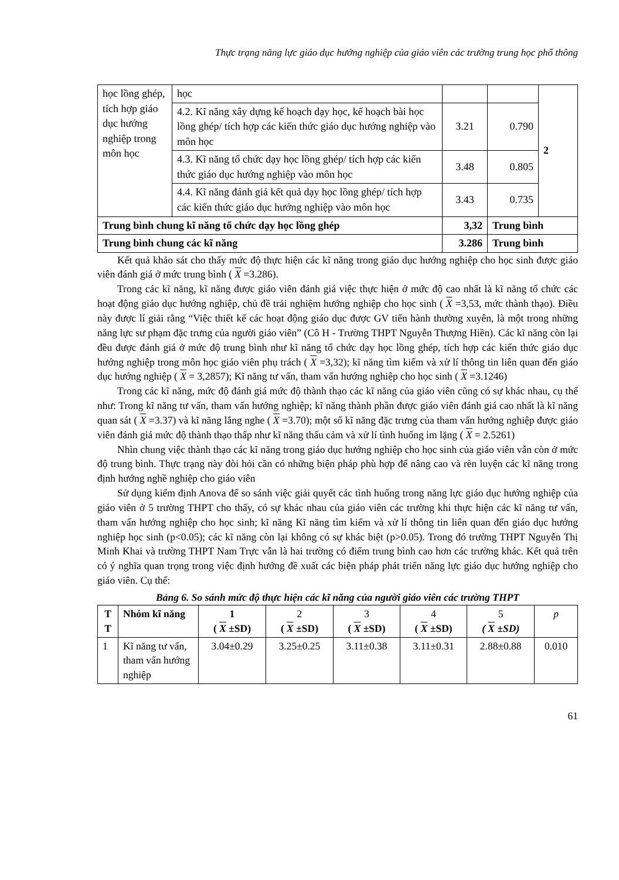Thực trạng năng lực giáo dục hướng nghiệp của giáo viên các trường trung học phổ thông
| học lồng ghép, tích hợp giáo dục hướng nghiệp trong môn học | học | | | 2 |
| | 4.2. Kĩ năng xây dựng kế hoạch dạy học, kế hoạch bài học lồng ghép/ tích hợp các kiến thức giáo dục hướng nghiệp vào môn học | 3.21 | 0.790 | |
| | 4.3. Kĩ năng tổ chức dạy học lồng ghép/ tích hợp các kiến thức giáo dục hướng nghiệp vào môn học | 3.48 | 0.805 | |
| | 4.4. Kĩ năng đánh giá kết quả dạy học lồng ghép/ tích hợp các kiến thức giáo dục hướng nghiệp vào môn học | 3.43 | 0.735 | |
| Trung bình chung kĩ năng tổ chức dạy học lồng ghép | | 3,32 | Trung bình | |
| Trung bình chung các kĩ năng | | 3.286 | Trung bình | |
Kết quả khảo sát cho thấy mức độ thực hiện các kĩ năng trong giáo dục hướng nghiệp cho học sinh được giáo viên đánh giá ở mức trung bình ( X =3.286).
Trong các kĩ năng, kĩ năng được giáo viên đánh giá việc thực hiện ở mức độ cao nhất là kĩ năng tổ chức các hoạt động giáo dục hướng nghiệp, chủ đề trải nghiệm hướng nghiệp cho học sinh ( X =3,53, mức thành thạo). Điều này được lí giải rằng “Việc thiết kế các hoạt động giáo dục được GV tiến hành thường xuyên, là một trong những năng lực sư phạm đặc trưng của người giáo viên” (Cô H - Trường THPT Nguyễn Thượng Hiền). Các kĩ năng còn lại đều được đánh giá ở mức độ trung bình như kĩ năng tổ chức dạy học lồng ghép, tích hợp các kiến thức giáo dục hướng nghiệp trong môn học giáo viên phụ trách ( X =3,32); kĩ năng tìm kiếm và xử lí thông tin liên quan đến giáo dục hướng nghiệp ( X = 3,2857); Kĩ năng tư vấn, tham vấn hướng nghiệp cho học sinh ( X =3.1246)
Trong các kĩ năng, mức độ đánh giá mức độ thành thạo các kĩ năng của giáo viên cũng có sự khác nhau, cụ thể như: Trong kĩ năng tư vấn, tham vấn hướng nghiệp; kĩ năng thành phần được giáo viên đánh giá cao nhất là kĩ năng quan sát ( X =3.37) và kĩ năng lắng nghe ( X =3.70); một số kĩ năng đặc trưng của tham vấn hướng nghiệp được giáo viên đánh giá mức độ thành thạo thấp như kĩ năng thấu cảm và xử lí tình huống im lặng ( X = 2.5261)
Nhìn chung việc thành thạo các kĩ năng trong giáo dục hướng nghiệp cho học sinh của giáo viên vẫn còn ở mức độ trung bình. Thực trạng này đòi hỏi cần có những biện pháp phù hợp để nâng cao và rèn luyện các kĩ năng trong định hướng nghề nghiệp cho giáo viên
Sử dụng kiểm định Anova để so sánh việc giải quyết các tình huống trong năng lực giáo dục hướng nghiệp của giáo viên ở 5 trường THPT cho thấy, có sự khác nhau của giáo viên các trường khi thực hiện các kĩ năng tư vấn, tham vấn hướng nghiệp cho học sinh; kĩ năng Kĩ năng tìm kiếm và xử lí thông tin liên quan đến giáo dục hướng nghiệp học sinh (p<0.05); các kĩ năng còn lại không có sự khác biệt (p>0.05). Trong đó trường THPT Nguyễn Thị Minh Khai và trường THPT Nam Trực vẫn là hai trường có điểm trung bình cao hơn các trường khác. Kết quả trên có ý nghĩa quan trọng trong việc định hướng đề xuất các biện pháp phát triển năng lực giáo dục hướng nghiệp cho giáo viên. Cụ thể:
Bảng 6. So sánh mức độ thực hiện các kĩ năng của người giáo viên các trường THPT
| T T | Nhóm kĩ năng | 1 ( X ±SD) | 2 ( X ±SD) | 3 ( X ±SD) | 4 ( X ±SD) | 5 ( X ±SD) | p |
| --- | --- | --- | --- | --- | --- | --- | --- |
| 1 | Kĩ năng tư vấn, tham vấn hướng nghiệp | 3.04±0.29 | 3.25±0.25 | 3.11±0.38 | 3.11±0.31 | 2.88±0.88 | 0.010 |
61